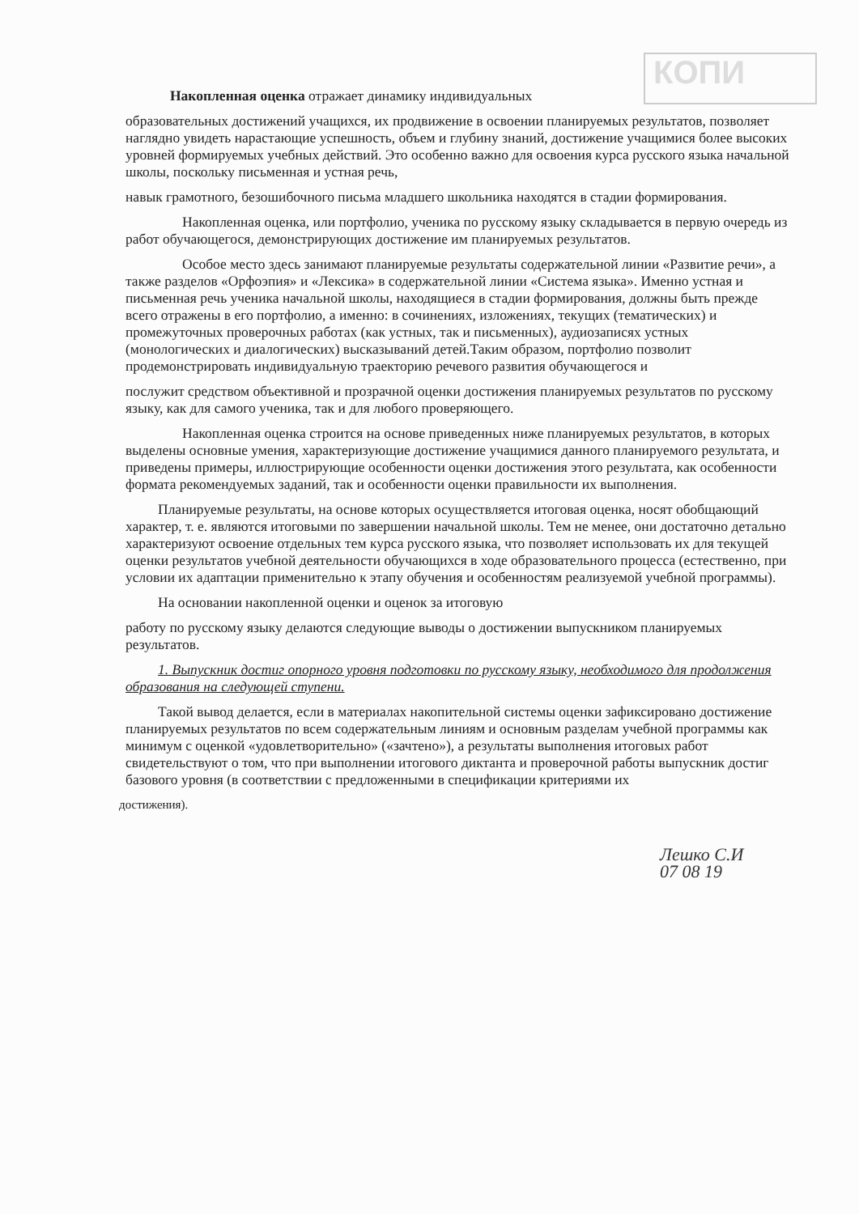КОПИ
Накопленная оценка отражает динамику индивидуальных
образовательных достижений учащихся, их продвижение в освоении планируемых результатов, позволяет наглядно увидеть нарастающие успешность, объем и глубину знаний, достижение учащимися более высоких уровней формируемых учебных действий. Это особенно важно для освоения курса русского языка начальной школы, поскольку письменная и устная речь,
навык грамотного, безошибочного письма младшего школьника находятся в стадии формирования.
Накопленная оценка, или портфолио, ученика по русскому языку складывается в первую очередь из работ обучающегося, демонстрирующих достижение им планируемых результатов.
Особое место здесь занимают планируемые результаты содержательной линии «Развитие речи», а также разделов «Орфоэпия» и «Лексика» в содержательной линии «Система языка». Именно устная и письменная речь ученика начальной школы, находящиеся в стадии формирования, должны быть прежде всего отражены в его портфолио, а именно: в сочинениях, изложениях, текущих (тематических) и промежуточных проверочных работах (как устных, так и письменных), аудиозаписях устных (монологических и диалогических) высказываний детей.Таким образом, портфолио позволит продемонстрировать индивидуальную траекторию речевого развития обучающегося и
послужит средством объективной и прозрачной оценки достижения планируемых результатов по русскому языку, как для самого ученика, так и для любого проверяющего.
Накопленная оценка строится на основе приведенных ниже планируемых результатов, в которых выделены основные умения, характеризующие достижение учащимися данного планируемого результата, и приведены примеры, иллюстрирующие особенности оценки достижения этого результата, как особенности формата рекомендуемых заданий, так и особенности оценки правильности их выполнения.
Планируемые результаты, на основе которых осуществляется итоговая оценка, носят обобщающий характер, т. е. являются итоговыми по завершении начальной школы. Тем не менее, они достаточно детально характеризуют освоение отдельных тем курса русского языка, что позволяет использовать их для текущей оценки результатов учебной деятельности обучающихся в ходе образовательного процесса (естественно, при условии их адаптации применительно к этапу обучения и особенностям реализуемой учебной программы).
На основании накопленной оценки и оценок за итоговую
работу по русскому языку делаются следующие выводы о достижении выпускником планируемых результатов.
1. Выпускник достиг опорного уровня подготовки по русскому языку, необходимого для продолжения образования на следующей ступени.
Такой вывод делается, если в материалах накопительной системы оценки зафиксировано достижение планируемых результатов по всем содержательным линиям и основным разделам учебной программы как минимум с оценкой «удовлетворительно» («зачтено»), а результаты выполнения итоговых работ свидетельствуют о том, что при выполнении итогового диктанта и проверочной работы выпускник достиг базового уровня (в соответствии с предложенными в спецификации критериями их
достижения).
Лешко С.И
07 08 19